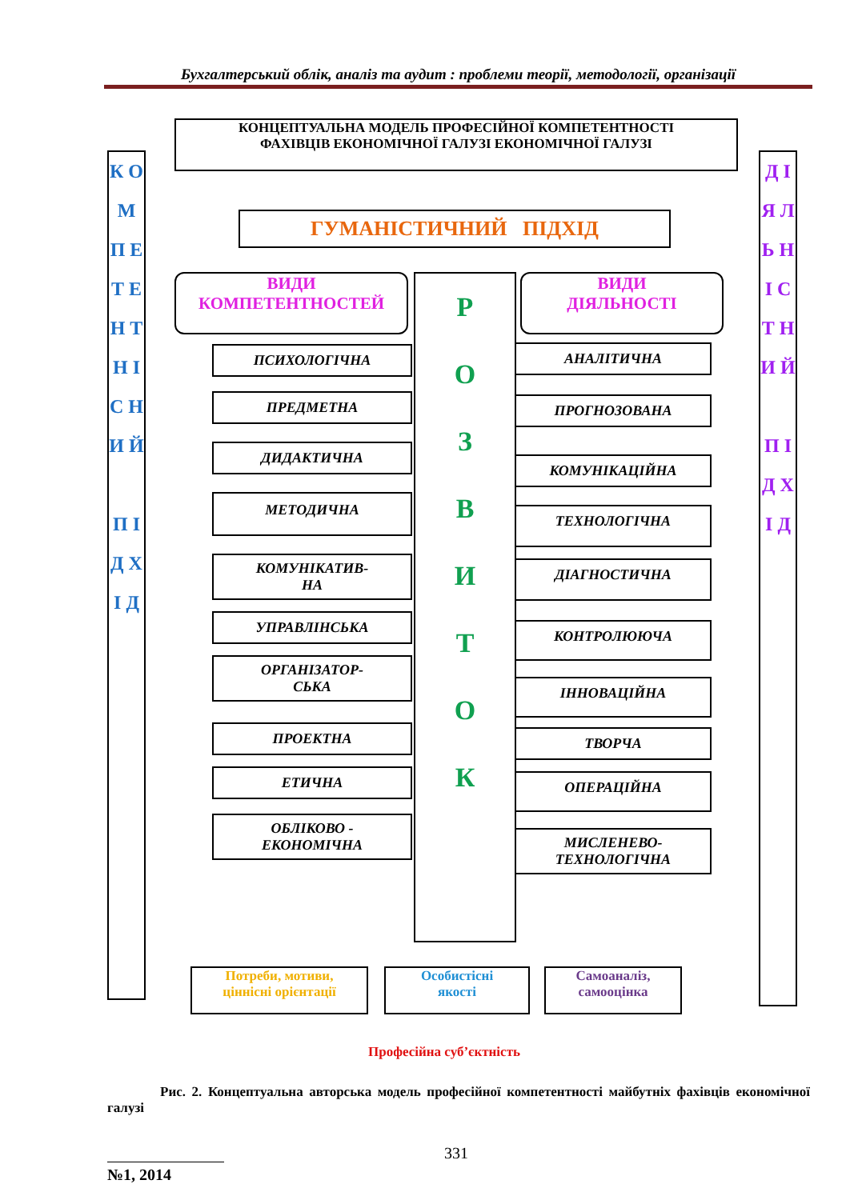Бухгалтерський облік, аналіз та аудит : проблеми теорії, методології, організації
КОНЦЕПТУАЛЬНА МОДЕЛЬ ПРОФЕСІЙНОЇ КОМПЕТЕНТНОСТІ
ФАХІВЦІВ ЕКОНОМІЧНОЇ ГАЛУЗІ ЕКОНОМІЧНОЇ ГАЛУЗІ
ГУМАНІСТИЧНИЙ ПІДХІД
К О М П Е Т Е Н Т Н І С Н И Й
П І Д Х І Д
Д І Я Л Ь Н І С Т Н И Й
П І Д Х І Д
ВИДИ
КОМПЕТЕНТНОСТЕЙ
ВИДИ
ДІЯЛЬНОСТІ
Р
О
З
В
И
Т
О
К
ПСИХОЛОГІЧНА
ПРЕДМЕТНА
ДИДАКТИЧНА
МЕТОДИЧНА
КОМУНІКАТИВ-
НА
УПРАВЛІНСЬКА
ОРГАНІЗАТОР-
СЬКА
ПРОЕКТНА
ЕТИЧНА
ОБЛІКОВО -
ЕКОНОМІЧНА
АНАЛІТИЧНА
ПРОГНОЗОВАНА
КОМУНІКАЦІЙНА
ТЕХНОЛОГІЧНА
ДІАГНОСТИЧНА
КОНТРОЛЮЮЧА
ІННОВАЦІЙНА
ТВОРЧА
ОПЕРАЦІЙНА
МИСЛЕНЕВО-
ТЕХНОЛОГІЧНА
Потреби, мотиви,
ціннісні орієнтації
Особистісні
якості
Самоаналіз,
самооцінка
Професійна суб’єктність
Рис. 2. Концептуальна авторська модель професійної компетентності майбутніх фахівців економічної галузі
331
№1, 2014